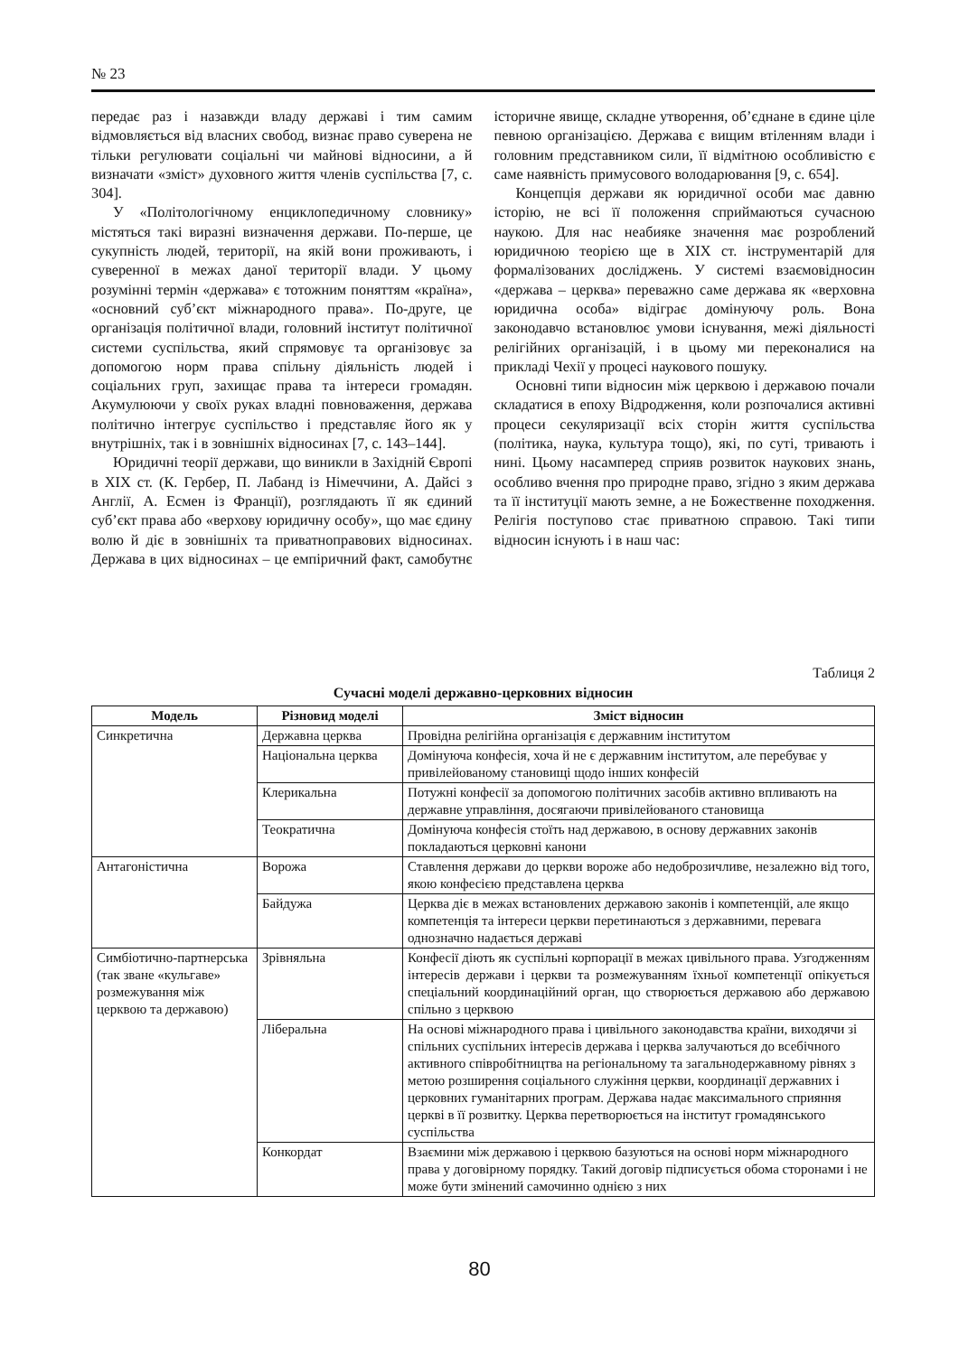№ 23
передає раз і назавжди владу державі і тим самим відмовляється від власних свобод, визнає право суверена не тільки регулювати соціальні чи майнові відносини, а й визначати «зміст» духовного життя членів суспільства [7, с. 304].
У «Політологічному енциклопедичному словнику» містяться такі виразні визначення держави. По-перше, це сукупність людей, території, на якій вони проживають, і суверенної в межах даної території влади. У цьому розумінні термін «держава» є тотожним поняттям «країна», «основний суб’єкт міжнародного права». По-друге, це організація політичної влади, головний інститут політичної системи суспільства, який спрямовує та організовує за допомогою норм права спільну діяльність людей і соціальних груп, захищає права та інтереси громадян. Акумулюючи у своїх руках владні повноваження, держава політично інтегрує суспільство і представляє його як у внутрішніх, так і в зовнішніх відносинах [7, с. 143–144].
Юридичні теорії держави, що виникли в Західній Європі в XIX ст. (К. Гербер, П. Лабанд із Німеччини, А. Дайсі з Англії, А. Есмен із Франції), розглядають її як єдиний суб’єкт права або «верхову юридичну особу», що має єдину волю й діє в зовнішніх та приватноправових відносинах. Держава в цих відносинах – це емпіричний факт, самобутнє історичне явище, складне утворення, об’єднане в єдине ціле певною організацією. Держава є вищим втіленням влади і головним представником сили, її відмітною особливістю є саме наявність примусового володарювання [9, с. 654].
Концепція держави як юридичної особи має давню історію, не всі її положення сприймаються сучасною наукою. Для нас неабияке значення має розроблений юридичною теорією ще в XIX ст. інструментарій для формалізованих досліджень. У системі взаємовідносин «держава – церква» переважно саме держава як «верховна юридична особа» відіграє домінуючу роль. Вона законодавчо встановлює умови існування, межі діяльності релігійних організацій, і в цьому ми переконалися на прикладі Чехії у процесі наукового пошуку.
Основні типи відносин між церквою і державою почали складатися в епоху Відродження, коли розпочалися активні процеси секуляризації всіх сторін життя суспільства (політика, наука, культура тощо), які, по суті, тривають і нині. Цьому насамперед сприяв розвиток наукових знань, особливо вчення про природне право, згідно з яким держава та її інституції мають земне, а не Божественне походження. Релігія поступово стає приватною справою. Такі типи відносин існують і в наш час:
Таблиця 2
Сучасні моделі державно-церковних відносин
| Модель | Різновид моделі | Зміст відносин |
| --- | --- | --- |
| Синкретична | Державна церква | Провідна релігійна організація є державним інститутом |
| | Національна церква | Домінуюча конфесія, хоча й не є державним інститутом, але перебуває у привілейованому становищі щодо інших конфесій |
| | Клерикальна | Потужні конфесії за допомогою політичних засобів активно впливають на державне управління, досягаючи привілейованого становища |
| | Теократична | Домінуюча конфесія стоїть над державою, в основу державних законів покладаються церковні канони |
| Антагоністична | Ворожа | Ставлення держави до церкви вороже або недоброзичливе, незалежно від того, якою конфесією представлена церква |
| | Байдужа | Церква діє в межах встановлених державою законів і компетенцій, але якщо компетенція та інтереси церкви перетинаються з державними, перевага однозначно надається державі |
| Симбіотично-партнерська (так зване «кульгаве» розмежування між церквою та державою) | Зрівняльна | Конфесії діють як суспільні корпорації в межах цивільного права. Узгодженням інтересів держави і церкви та розмежуванням їхньої компетенції опікується спеціальний координаційний орган, що створюється державою або державою спільно з церквою |
| | Ліберальна | На основі міжнародного права і цивільного законодавства країни, виходячи зі спільних суспільних інтересів держава і церква залучаються до всебічного активного співробітництва на регіональному та загальнодержавному рівнях з метою розширення соціального служіння церкви, координації державних і церковних гуманітарних програм. Держава надає максимального сприяння церкві в її розвитку. Церква перетворюється на інститут громадянського суспільства |
| | Конкордат | Взаємини між державою і церквою базуються на основі норм міжнародного права у договірному порядку. Такий договір підписується обома сторонами і не може бути змінений самочинно однією з них |
80